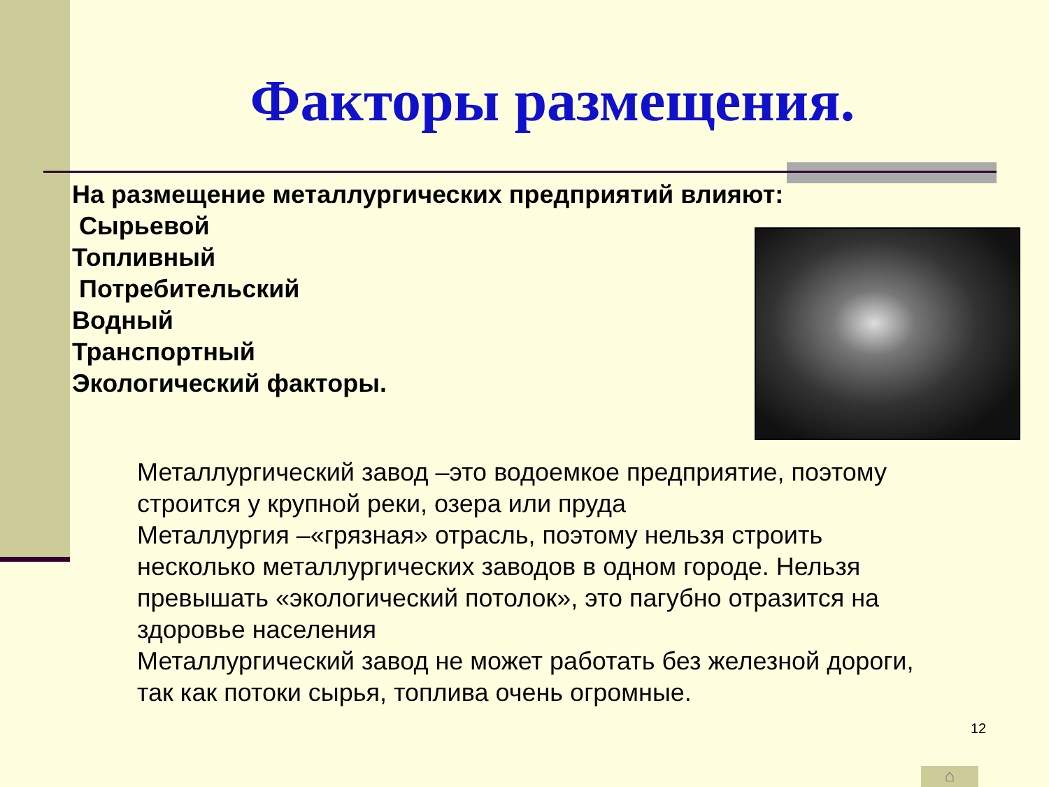Факторы размещения.
На размещение металлургических предприятий влияют:
Сырьевой
Топливный
Потребительский
Водный
Транспортный
Экологический факторы.
Металлургический завод –это водоемкое предприятие, поэтому строится у крупной реки, озера или пруда
Металлургия –«грязная» отрасль, поэтому нельзя строить несколько металлургических заводов в одном городе. Нельзя превышать «экологический потолок», это пагубно отразится на здоровье населения
Металлургический завод не может работать без железной дороги, так как потоки сырья, топлива очень огромные.
12
⌂